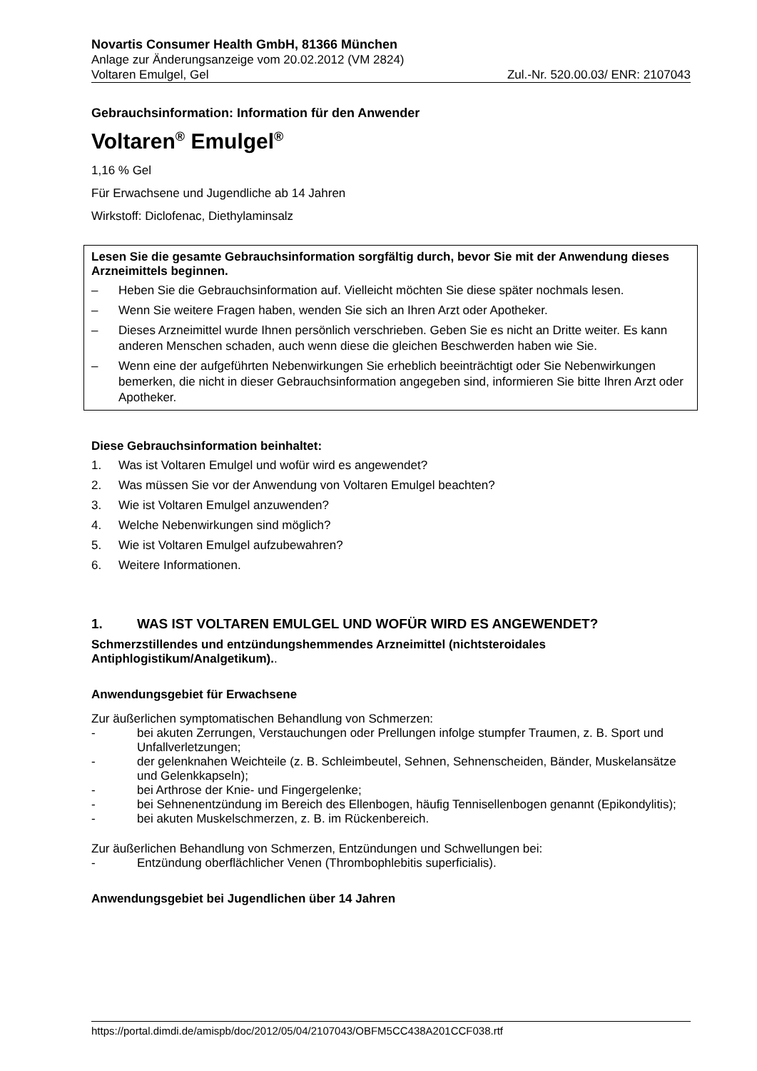Novartis Consumer Health GmbH, 81366 München
Anlage zur Änderungsanzeige vom 20.02.2012 (VM 2824)
Voltaren Emulgel, Gel Zul.-Nr. 520.00.03/ ENR: 2107043
Gebrauchsinformation: Information für den Anwender
Voltaren<sup>®</sup> Emulgel<sup>®</sup>
1,16 % Gel
Für Erwachsene und Jugendliche ab 14 Jahren
Wirkstoff: Diclofenac, Diethylaminsalz
Lesen Sie die gesamte Gebrauchsinformation sorgfältig durch, bevor Sie mit der Anwendung dieses Arzneimittels beginnen.
– Heben Sie die Gebrauchsinformation auf. Vielleicht möchten Sie diese später nochmals lesen.
– Wenn Sie weitere Fragen haben, wenden Sie sich an Ihren Arzt oder Apotheker.
– Dieses Arzneimittel wurde Ihnen persönlich verschrieben. Geben Sie es nicht an Dritte weiter. Es kann anderen Menschen schaden, auch wenn diese die gleichen Beschwerden haben wie Sie.
– Wenn eine der aufgeführten Nebenwirkungen Sie erheblich beeinträchtigt oder Sie Nebenwirkungen bemerken, die nicht in dieser Gebrauchsinformation angegeben sind, informieren Sie bitte Ihren Arzt oder Apotheker.
Diese Gebrauchsinformation beinhaltet:
1. Was ist Voltaren Emulgel und wofür wird es angewendet?
2. Was müssen Sie vor der Anwendung von Voltaren Emulgel beachten?
3. Wie ist Voltaren Emulgel anzuwenden?
4. Welche Nebenwirkungen sind möglich?
5. Wie ist Voltaren Emulgel aufzubewahren?
6. Weitere Informationen.
1. WAS IST VOLTAREN EMULGEL UND WOFÜR WIRD ES ANGEWENDET?
Schmerzstillendes und entzündungshemmendes Arzneimittel (nichtsteroidales Antiphlogistikum/Analgetikum)..
Anwendungsgebiet für Erwachsene
Zur äußerlichen symptomatischen Behandlung von Schmerzen:
- bei akuten Zerrungen, Verstauchungen oder Prellungen infolge stumpfer Traumen, z. B. Sport und Unfallverletzungen;
- der gelenknahen Weichteile (z. B. Schleimbeutel, Sehnen, Sehnenscheiden, Bänder, Muskelansätze und Gelenkkapseln);
- bei Arthrose der Knie- und Fingergelenke;
- bei Sehnenentzündung im Bereich des Ellenbogen, häufig Tennisellenbogen genannt (Epikondylitis);
- bei akuten Muskelschmerzen, z. B. im Rückenbereich.
Zur äußerlichen Behandlung von Schmerzen, Entzündungen und Schwellungen bei:
- Entzündung oberflächlicher Venen (Thrombophlebitis superficialis).
Anwendungsgebiet bei Jugendlichen über 14 Jahren
https://portal.dimdi.de/amispb/doc/2012/05/04/2107043/OBFM5CC438A201CCF038.rtf